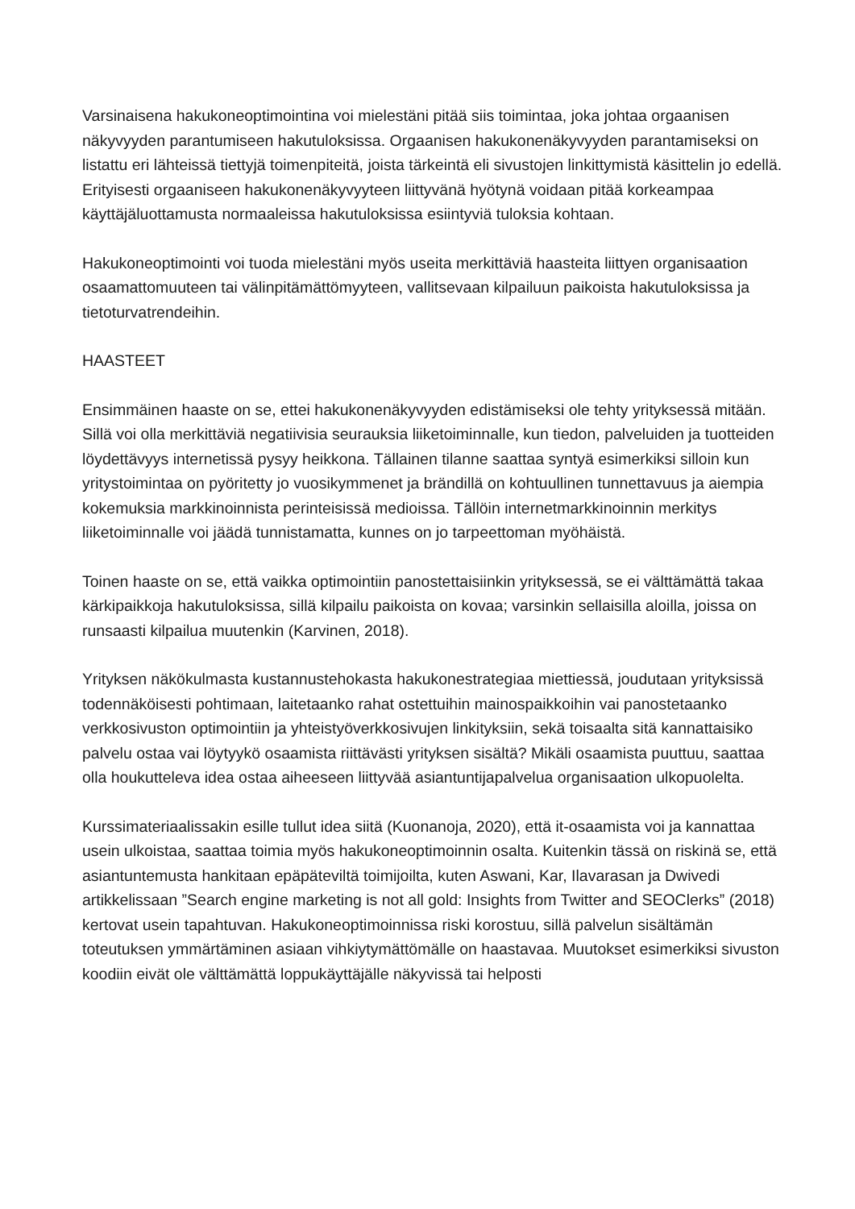Varsinaisena hakukoneoptimointina voi mielestäni pitää siis toimintaa, joka johtaa orgaanisen näkyvyyden parantumiseen hakutuloksissa. Orgaanisen hakukonenäkyvyyden parantamiseksi on listattu eri lähteissä tiettyjä toimenpiteitä, joista tärkeintä eli sivustojen linkittymistä käsittelin jo edellä. Erityisesti orgaaniseen hakukonenäkyvyyteen liittyvänä hyötynä voidaan pitää korkeampaa käyttäjäluottamusta normaaleissa hakutuloksissa esiintyviä tuloksia kohtaan.
Hakukoneoptimointi voi tuoda mielestäni myös useita merkittäviä haasteita liittyen organisaation osaamattomuuteen tai välinpitämättömyyteen, vallitsevaan kilpailuun paikoista hakutuloksissa ja tietoturvatrendeihin.
HAASTEET
Ensimmäinen haaste on se, ettei hakukonenäkyvyyden edistämiseksi ole tehty yrityksessä mitään. Sillä voi olla merkittäviä negatiivisia seurauksia liiketoiminnalle, kun tiedon, palveluiden ja tuotteiden löydettävyys internetissä pysyy heikkona. Tällainen tilanne saattaa syntyä esimerkiksi silloin kun yritystoimintaa on pyöritetty jo vuosikymmenet ja brändillä on kohtuullinen tunnettavuus ja aiempia kokemuksia markkinoinnista perinteisissä medioissa. Tällöin internetmarkkinoinnin merkitys liiketoiminnalle voi jäädä tunnistamatta, kunnes on jo tarpeettoman myöhäistä.
Toinen haaste on se, että vaikka optimointiin panostettaisiinkin yrityksessä, se ei välttämättä takaa kärkipaikkoja hakutuloksissa, sillä kilpailu paikoista on kovaa; varsinkin sellaisilla aloilla, joissa on runsaasti kilpailua muutenkin (Karvinen, 2018).
Yrityksen näkökulmasta kustannustehokasta hakukonestrategiaa miettiessä, joudutaan yrityksissä todennäköisesti pohtimaan, laitetaanko rahat ostettuihin mainospaikkoihin vai panostetaanko verkkosivuston optimointiin ja yhteistyöverkkosivujen linkityksiin, sekä toisaalta sitä kannattaisiko palvelu ostaa vai löytyykö osaamista riittävästi yrityksen sisältä? Mikäli osaamista puuttuu, saattaa olla houkutteleva idea ostaa aiheeseen liittyvää asiantuntijapalvelua organisaation ulkopuolelta.
Kurssimateriaalissakin esille tullut idea siitä (Kuonanoja, 2020), että it-osaamista voi ja kannattaa usein ulkoistaa, saattaa toimia myös hakukoneoptimoinnin osalta. Kuitenkin tässä on riskinä se, että asiantuntemusta hankitaan epäpäteviltä toimijoilta, kuten Aswani, Kar, Ilavarasan ja Dwivedi artikkelissaan ”Search engine marketing is not all gold: Insights from Twitter and SEOClerks” (2018) kertovat usein tapahtuvan. Hakukoneoptimoinnissa riski korostuu, sillä palvelun sisältämän toteutuksen ymmärtäminen asiaan vihkiytymättömälle on haastavaa. Muutokset esimerkiksi sivuston koodiin eivät ole välttämättä loppukäyttäjälle näkyvissä tai helposti